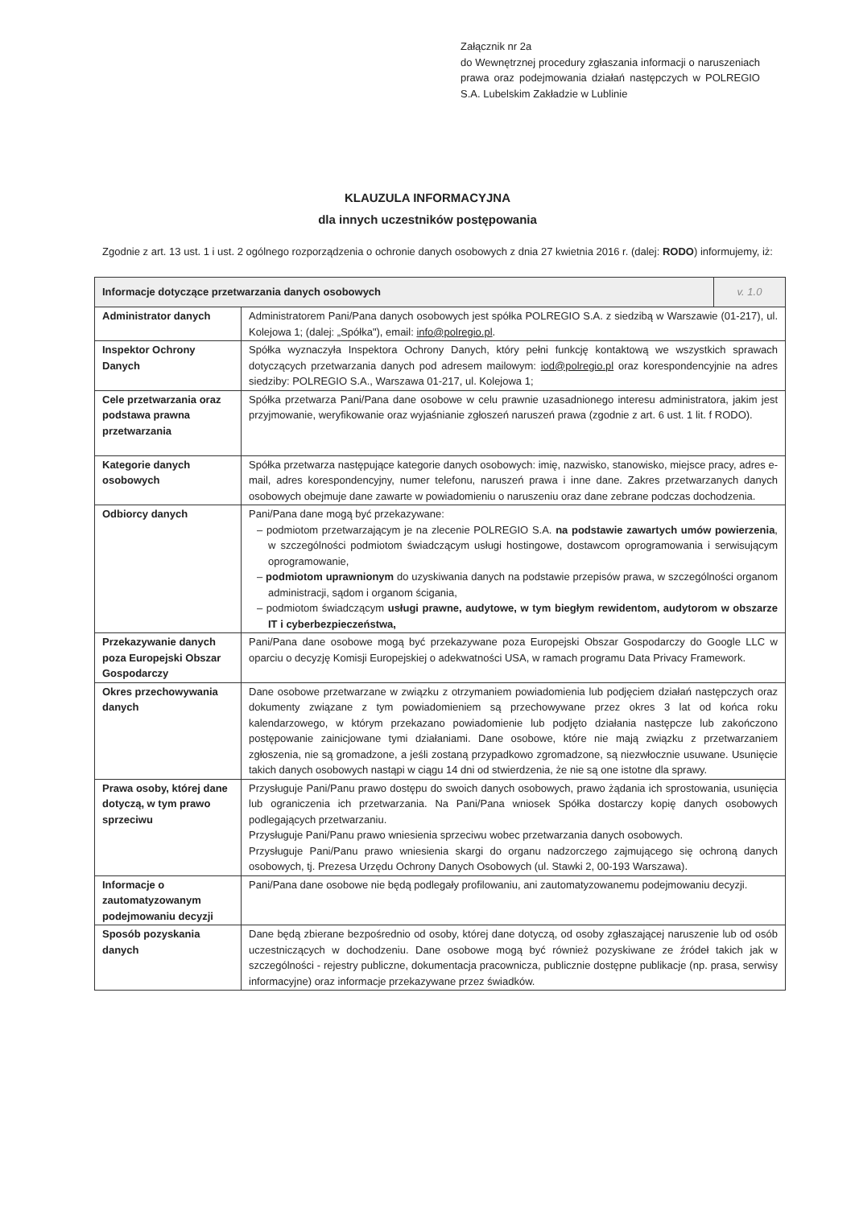Załącznik nr 2a
do Wewnętrznej procedury zgłaszania informacji o naruszeniach prawa oraz podejmowania działań następczych w POLREGIO S.A. Lubelskim Zakładzie w Lublinie
KLAUZULA INFORMACYJNA
dla innych uczestników postępowania
Zgodnie z art. 13 ust. 1 i ust. 2 ogólnego rozporządzenia o ochronie danych osobowych z dnia 27 kwietnia 2016 r. (dalej: RODO) informujemy, iż:
| Informacje dotyczące przetwarzania danych osobowych | | v. 1.0 |
| --- | --- | --- |
| Administrator danych | Administratorem Pani/Pana danych osobowych jest spółka POLREGIO S.A. z siedzibą w Warszawie (01-217), ul. Kolejowa 1; (dalej: „Spółka"), email: info@polregio.pl . | |
| Inspektor Ochrony Danych | Spółka wyznaczyła Inspektora Ochrony Danych, który pełni funkcję kontaktową we wszystkich sprawach dotyczących przetwarzania danych pod adresem mailowym: iod@polregio.pl oraz korespondencyjnie na adres siedziby: POLREGIO S.A., Warszawa 01-217, ul. Kolejowa 1; | |
| Cele przetwarzania oraz podstawa prawna przetwarzania | Spółka przetwarza Pani/Pana dane osobowe w celu prawnie uzasadnionego interesu administratora, jakim jest przyjmowanie, weryfikowanie oraz wyjaśnianie zgłoszeń naruszeń prawa (zgodnie z art. 6 ust. 1 lit. f RODO). | |
| Kategorie danych osobowych | Spółka przetwarza następujące kategorie danych osobowych: imię, nazwisko, stanowisko, miejsce pracy, adres e-mail, adres korespondencyjny, numer telefonu, naruszeń prawa i inne dane. Zakres przetwarzanych danych osobowych obejmuje dane zawarte w powiadomieniu o naruszeniu oraz dane zebrane podczas dochodzenia. | |
| Odbiorcy danych | Pani/Pana dane mogą być przekazywane: – podmiotom przetwarzającym je na zlecenie POLREGIO S.A. na podstawie zawartych umów powierzenia , w szczególności podmiotom świadczącym usługi hostingowe, dostawcom oprogramowania i serwisującym oprogramowanie, – podmiotom uprawnionym do uzyskiwania danych na podstawie przepisów prawa, w szczególności organom administracji, sądom i organom ścigania, – podmiotom świadczącym usługi prawne, audytowe, w tym biegłym rewidentom, audytorom w obszarze IT i cyberbezpieczeństwa, | |
| Przekazywanie danych poza Europejski Obszar Gospodarczy | Pani/Pana dane osobowe mogą być przekazywane poza Europejski Obszar Gospodarczy do Google LLC w oparciu o decyzję Komisji Europejskiej o adekwatności USA, w ramach programu Data Privacy Framework. | |
| Okres przechowywania danych | Dane osobowe przetwarzane w związku z otrzymaniem powiadomienia lub podjęciem działań następczych oraz dokumenty związane z tym powiadomieniem są przechowywane przez okres 3 lat od końca roku kalendarzowego, w którym przekazano powiadomienie lub podjęto działania następcze lub zakończono postępowanie zainicjowane tymi działaniami. Dane osobowe, które nie mają związku z przetwarzaniem zgłoszenia, nie są gromadzone, a jeśli zostaną przypadkowo zgromadzone, są niezwłocznie usuwane. Usunięcie takich danych osobowych nastąpi w ciągu 14 dni od stwierdzenia, że nie są one istotne dla sprawy. | |
| Prawa osoby, której dane dotyczą, w tym prawo sprzeciwu | Przysługuje Pani/Panu prawo dostępu do swoich danych osobowych, prawo żądania ich sprostowania, usunięcia lub ograniczenia ich przetwarzania. Na Pani/Pana wniosek Spółka dostarczy kopię danych osobowych podlegających przetwarzaniu. Przysługuje Pani/Panu prawo wniesienia sprzeciwu wobec przetwarzania danych osobowych. Przysługuje Pani/Panu prawo wniesienia skargi do organu nadzorczego zajmującego się ochroną danych osobowych, tj. Prezesa Urzędu Ochrony Danych Osobowych (ul. Stawki 2, 00-193 Warszawa). | |
| Informacje o zautomatyzowanym podejmowaniu decyzji | Pani/Pana dane osobowe nie będą podlegały profilowaniu, ani zautomatyzowanemu podejmowaniu decyzji. | |
| Sposób pozyskania danych | Dane będą zbierane bezpośrednio od osoby, której dane dotyczą, od osoby zgłaszającej naruszenie lub od osób uczestniczących w dochodzeniu. Dane osobowe mogą być również pozyskiwane ze źródeł takich jak w szczególności - rejestry publiczne, dokumentacja pracownicza, publicznie dostępne publikacje (np. prasa, serwisy informacyjne) oraz informacje przekazywane przez świadków. | |